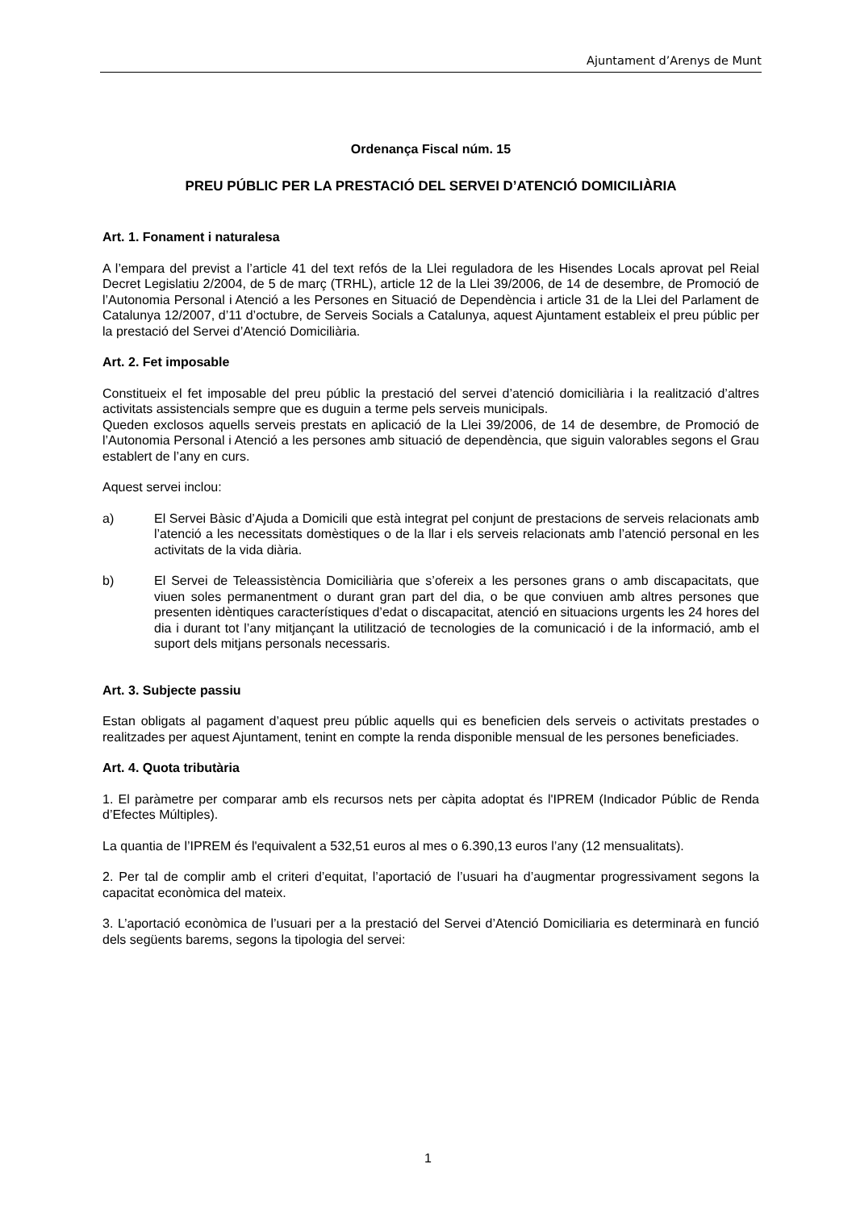Ajuntament d’Arenys de Munt
Ordenança Fiscal núm. 15
PREU PÚBLIC PER LA PRESTACIÓ DEL SERVEI D’ATENCIÓ DOMICILIÀRIA
Art. 1. Fonament i naturalesa
A l’empara del previst a l’article 41 del text refós de la Llei reguladora de les Hisendes Locals aprovat pel Reial Decret Legislatiu 2/2004, de 5 de març (TRHL), article 12 de la Llei 39/2006, de 14 de desembre, de Promoció de l’Autonomia Personal i Atenció a les Persones en Situació de Dependència i article 31 de la Llei del Parlament de Catalunya 12/2007, d’11 d’octubre, de Serveis Socials a Catalunya, aquest Ajuntament estableix el preu públic per la prestació del Servei d’Atenció Domiciliària.
Art. 2. Fet imposable
Constitueix el fet imposable del preu públic la prestació del servei d’atenció domiciliària i la realització d’altres activitats assistencials sempre que es duguin a terme pels serveis municipals.
Queden exclosos aquells serveis prestats en aplicació de la Llei 39/2006, de 14 de desembre, de Promoció de l’Autonomia Personal i Atenció a les persones amb situació de dependència, que siguin valorables segons el Grau establert de l’any en curs.
Aquest servei inclou:
a) El Servei Bàsic d’Ajuda a Domicili que està integrat pel conjunt de prestacions de serveis relacionats amb l’atenció a les necessitats domèstiques o de la llar i els serveis relacionats amb l’atenció personal en les activitats de la vida diària.
b) El Servei de Teleassistència Domiciliària que s’ofereix a les persones grans o amb discapacitats, que viuen soles permanentment o durant gran part del dia, o be que conviuen amb altres persones que presenten idèntiques característiques d’edat o discapacitat, atenció en situacions urgents les 24 hores del dia i durant tot l’any mitjançant la utilització de tecnologies de la comunicació i de la informació, amb el suport dels mitjans personals necessaris.
Art. 3. Subjecte passiu
Estan obligats al pagament d’aquest preu públic aquells qui es beneficien dels serveis o activitats prestades o realitzades per aquest Ajuntament, tenint en compte la renda disponible mensual de les persones beneficiades.
Art. 4. Quota tributària
1. El paràmetre per comparar amb els recursos nets per càpita adoptat és l'IPREM (Indicador Públic de Renda d’Efectes Múltiples).
La quantia de l’IPREM és l'equivalent a 532,51 euros al mes o 6.390,13 euros l’any (12 mensualitats).
2. Per tal de complir amb el criteri d’equitat, l’aportació de l’usuari ha d’augmentar progressivament segons la capacitat econòmica del mateix.
3. L’aportació econòmica de l’usuari per a la prestació del Servei d’Atenció Domiciliaria es determinarà en funció dels següents barems, segons la tipologia del servei:
1